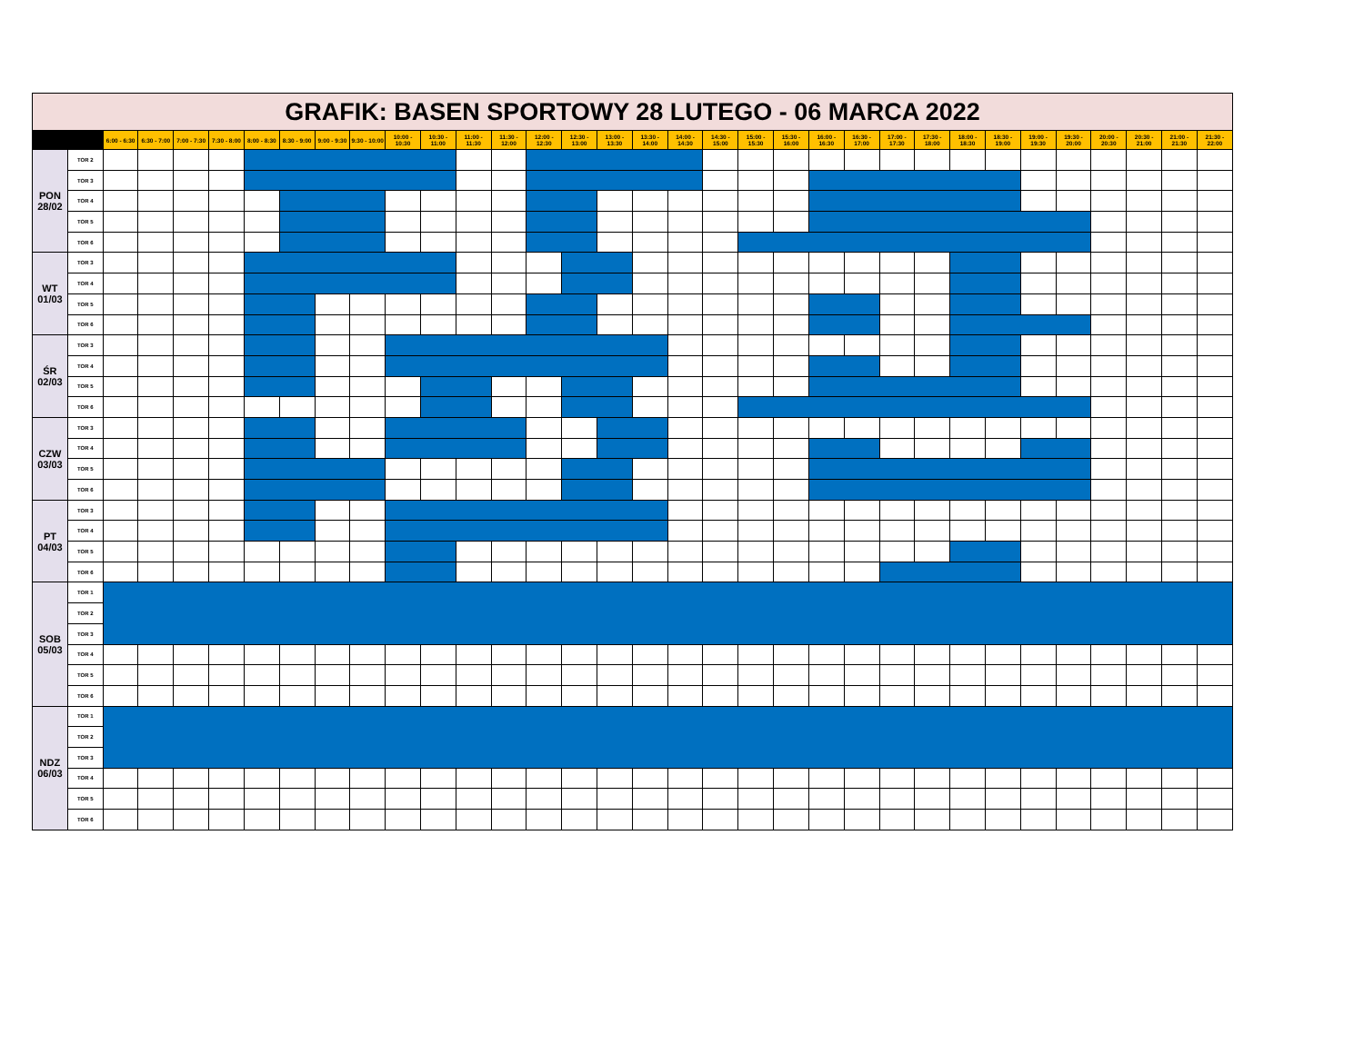| GRAFIK: BASEN SPORTOWY 28 LUTEGO - 06 MARCA 2022 | | | | | | | | | | | | | | | | | | | | | | | | | | | | | | | | | |
| | | 6:00 - 6:30 | 6:30 - 7:00 | 7:00 - 7:30 | 7:30 - 8:00 | 8:00 - 8:30 | 8:30 - 9:00 | 9:00 - 9:30 | 9:30 - 10:00 | 10:00 - 10:30 | 10:30 - 11:00 | 11:00 - 11:30 | 11:30 - 12:00 | 12:00 - 12:30 | 12:30 - 13:00 | 13:00 - 13:30 | 13:30 - 14:00 | 14:00 - 14:30 | 14:30 - 15:00 | 15:00 - 15:30 | 15:30 - 16:00 | 16:00 - 16:30 | 16:30 - 17:00 | 17:00 - 17:30 | 17:30 - 18:00 | 18:00 - 18:30 | 18:30 - 19:00 | 19:00 - 19:30 | 19:30 - 20:00 | 20:00 - 20:30 | 20:30 - 21:00 | 21:00 - 21:30 | 21:30 - 22:00 |
| PON 28/02 | TOR 2 | | | | | | | | | | | | | | | | | | | | | | | | | | | | | | | | |
| | TOR 3 | | | | | | | | | | | | | | | | | | | | | | | | | | | | | | | | |
| | TOR 4 | | | | | | | | | | | | | | | | | | | | | | | | | | | | | | | | |
| | TOR 5 | | | | | | | | | | | | | | | | | | | | | | | | | | | | | | | | |
| | TOR 6 | | | | | | | | | | | | | | | | | | | | | | | | | | | | | | | | |
| WT 01/03 | TOR 3 | | | | | | | | | | | | | | | | | | | | | | | | | | | | | | | | |
| | TOR 4 | | | | | | | | | | | | | | | | | | | | | | | | | | | | | | | | |
| | TOR 5 | | | | | | | | | | | | | | | | | | | | | | | | | | | | | | | | |
| | TOR 6 | | | | | | | | | | | | | | | | | | | | | | | | | | | | | | | | |
| ŚR 02/03 | TOR 3 | | | | | | | | | | | | | | | | | | | | | | | | | | | | | | | | |
| | TOR 4 | | | | | | | | | | | | | | | | | | | | | | | | | | | | | | | | |
| | TOR 5 | | | | | | | | | | | | | | | | | | | | | | | | | | | | | | | | |
| | TOR 6 | | | | | | | | | | | | | | | | | | | | | | | | | | | | | | | | |
| CZW 03/03 | TOR 3 | | | | | | | | | | | | | | | | | | | | | | | | | | | | | | | | |
| | TOR 4 | | | | | | | | | | | | | | | | | | | | | | | | | | | | | | | | |
| | TOR 5 | | | | | | | | | | | | | | | | | | | | | | | | | | | | | | | | |
| | TOR 6 | | | | | | | | | | | | | | | | | | | | | | | | | | | | | | | | |
| PT 04/03 | TOR 3 | | | | | | | | | | | | | | | | | | | | | | | | | | | | | | | | |
| | TOR 4 | | | | | | | | | | | | | | | | | | | | | | | | | | | | | | | | |
| | TOR 5 | | | | | | | | | | | | | | | | | | | | | | | | | | | | | | | | |
| | TOR 6 | | | | | | | | | | | | | | | | | | | | | | | | | | | | | | | | |
| SOB 05/03 | TOR 1 | | | | | | | | | | | | | | | | | | | | | | | | | | | | | | | | |
| | TOR 2 | | | | | | | | | | | | | | | | | | | | | | | | | | | | | | | | |
| | TOR 3 | | | | | | | | | | | | | | | | | | | | | | | | | | | | | | | | |
| | TOR 4 | | | | | | | | | | | | | | | | | | | | | | | | | | | | | | | | |
| | TOR 5 | | | | | | | | | | | | | | | | | | | | | | | | | | | | | | | | |
| | TOR 6 | | | | | | | | | | | | | | | | | | | | | | | | | | | | | | | | |
| NDZ 06/03 | TOR 1 | | | | | | | | | | | | | | | | | | | | | | | | | | | | | | | | |
| | TOR 2 | | | | | | | | | | | | | | | | | | | | | | | | | | | | | | | | |
| | TOR 3 | | | | | | | | | | | | | | | | | | | | | | | | | | | | | | | | |
| | TOR 4 | | | | | | | | | | | | | | | | | | | | | | | | | | | | | | | | |
| | TOR 5 | | | | | | | | | | | | | | | | | | | | | | | | | | | | | | | | |
| | TOR 6 | | | | | | | | | | | | | | | | | | | | | | | | | | | | | | | | |